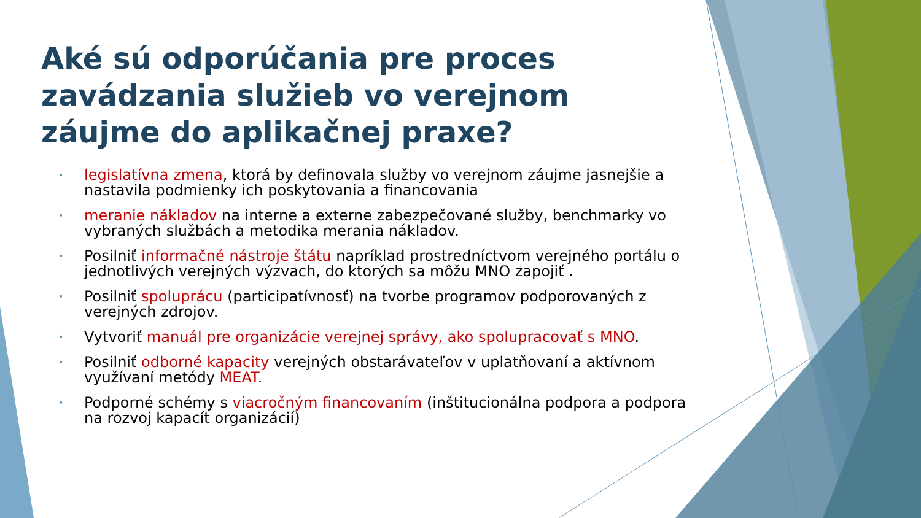Aké sú odporúčania pre proces zavádzania služieb vo verejnom záujme do aplikačnej praxe?
• legislatívna zmena, ktorá by definovala služby vo verejnom záujme jasnejšie a nastavila podmienky ich poskytovania a financovania
• meranie nákladov na interne a externe zabezpečované služby, benchmarky vo vybraných službách a metodika merania nákladov.
• Posilniť informačné nástroje štátu napríklad prostredníctvom verejného portálu o jednotlivých verejných výzvach, do ktorých sa môžu MNO zapojiť .
• Posilniť spoluprácu (participatívnosť) na tvorbe programov podporovaných z verejných zdrojov.
• Vytvoriť manuál pre organizácie verejnej správy, ako spolupracovať s MNO.
• Posilniť odborné kapacity verejných obstarávateľov v uplatňovaní a aktívnom využívaní metódy MEAT.
• Podporné schémy s viacročným financovaním (inštitucionálna podpora a podpora na rozvoj kapacít organizácií)